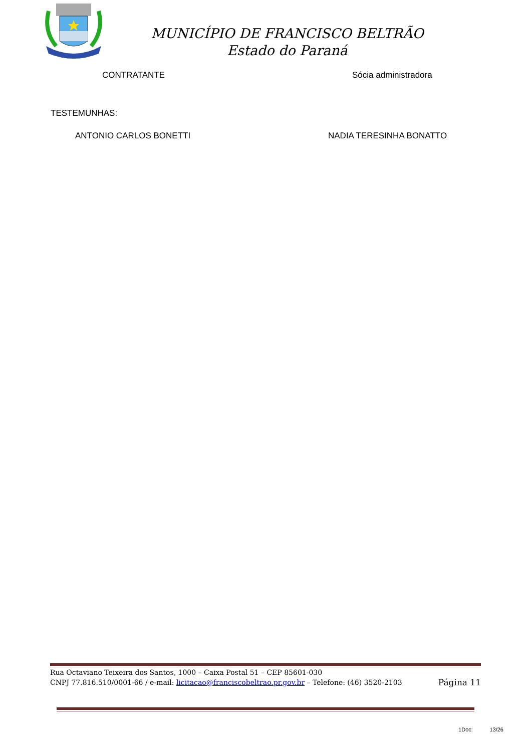MUNICÍPIO DE FRANCISCO BELTRÃO
Estado do Paraná
CONTRATANTE Sócia administradora
TESTEMUNHAS:
ANTONIO CARLOS BONETTI NADIA TERESINHA BONATTO
Rua Octaviano Teixeira dos Santos, 1000 – Caixa Postal 51 – CEP 85601-030
CNPJ 77.816.510/0001-66 / e-mail: licitacao@franciscobeltrao.pr.gov.br – Telefone: (46) 3520-2103
Página 11
1Doc: 13/26